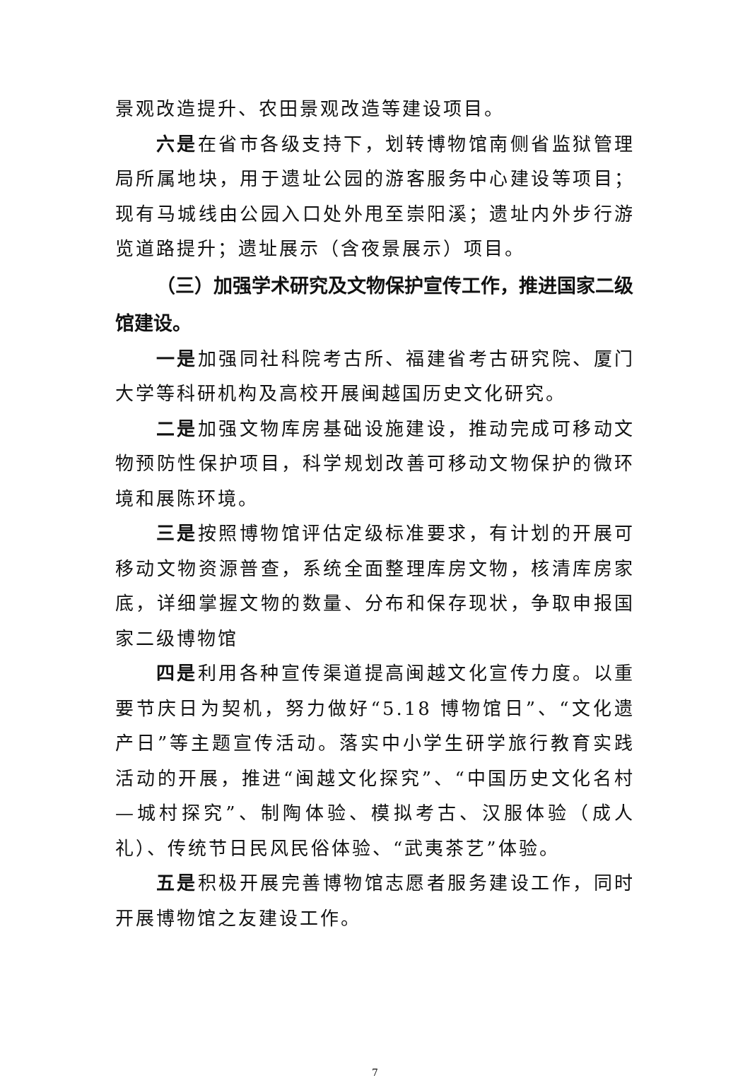景观改造提升、农田景观改造等建设项目。
六是在省市各级支持下，划转博物馆南侧省监狱管理局所属地块，用于遗址公园的游客服务中心建设等项目；现有马城线由公园入口处外甩至崇阳溪；遗址内外步行游览道路提升；遗址展示（含夜景展示）项目。
（三）加强学术研究及文物保护宣传工作，推进国家二级馆建设。
一是加强同社科院考古所、福建省考古研究院、厦门大学等科研机构及高校开展闽越国历史文化研究。
二是加强文物库房基础设施建设，推动完成可移动文物预防性保护项目，科学规划改善可移动文物保护的微环境和展陈环境。
三是按照博物馆评估定级标准要求，有计划的开展可移动文物资源普查，系统全面整理库房文物，核清库房家底，详细掌握文物的数量、分布和保存现状，争取申报国家二级博物馆
四是利用各种宣传渠道提高闽越文化宣传力度。以重要节庆日为契机，努力做好“5.18 博物馆日”、“文化遗产日”等主题宣传活动。落实中小学生研学旅行教育实践活动的开展，推进“闽越文化探究”、“中国历史文化名村—城村探究”、制陶体验、模拟考古、汉服体验（成人礼）、传统节日民风民俗体验、“武夷茶艺”体验。
五是积极开展完善博物馆志愿者服务建设工作，同时开展博物馆之友建设工作。
7